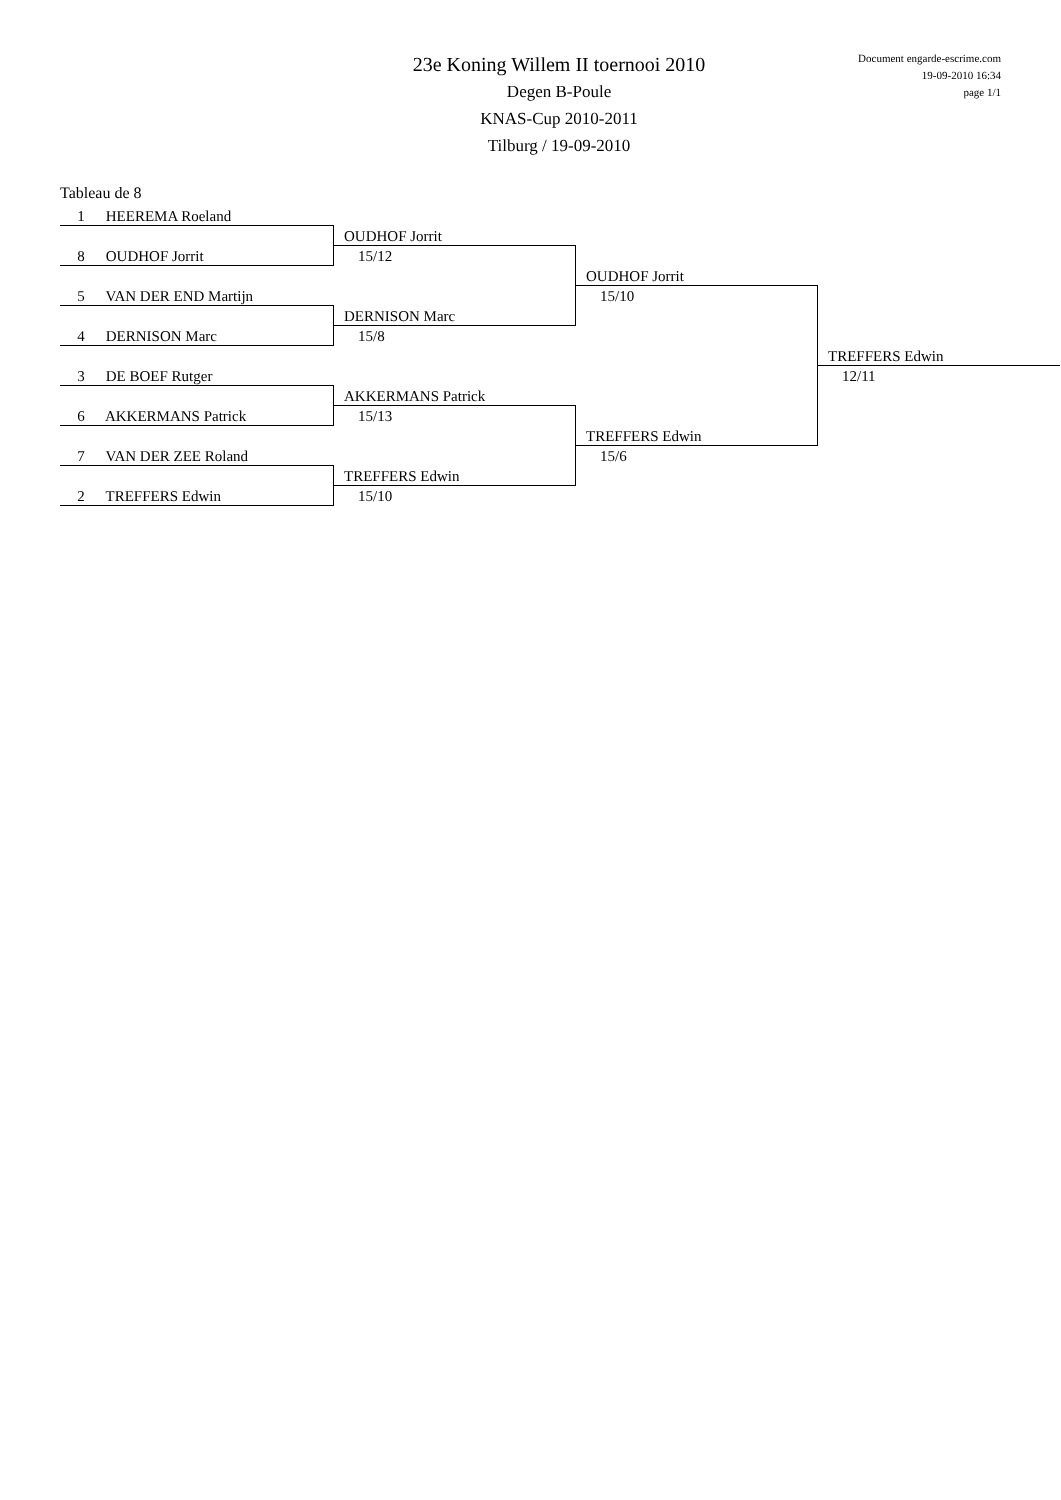23e Koning Willem II toernooi 2010
Degen B-Poule
KNAS-Cup 2010-2011
Tilburg / 19-09-2010
Document engarde-escrime.com
19-09-2010 16:34
page 1/1
Tableau de 8
1 HEEREMA Roeland
8 OUDHOF Jorrit
5 VAN DER END Martijn
4 DERNISON Marc
3 DE BOEF Rutger
6 AKKERMANS Patrick
7 VAN DER ZEE Roland
2 TREFFERS Edwin
OUDHOF Jorrit
15/12
DERNISON Marc
15/8
AKKERMANS Patrick
15/13
TREFFERS Edwin
15/10
OUDHOF Jorrit
15/10
TREFFERS Edwin
15/6
TREFFERS Edwin
12/11